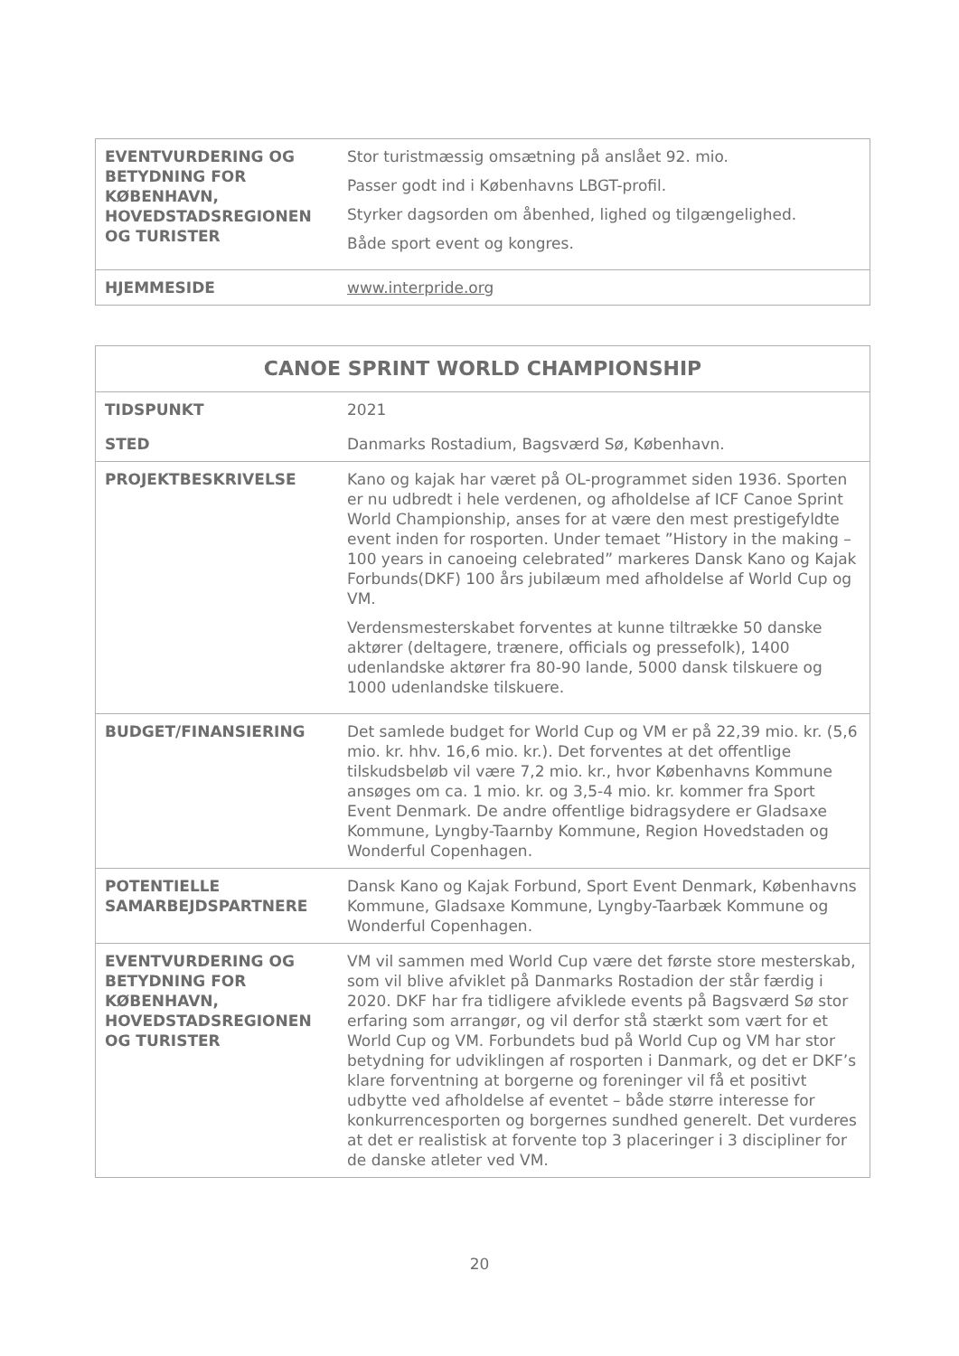| EVENTVURDERING OG BETYDNING FOR KØBENHAVN, HOVEDSTADSREGIONEN OG TURISTER | Stor turistmæssig omsætning på anslået 92. mio. Passer godt ind i Københavns LBGT-profil. Styrker dagsorden om åbenhed, lighed og tilgængelighed. Både sport event og kongres. |
| HJEMMESIDE | www.interpride.org |
| CANOE SPRINT WORLD CHAMPIONSHIP | |
| --- | --- |
| TIDSPUNKT | 2021 |
| STED | Danmarks Rostadium, Bagsværd Sø, København. |
| PROJEKTBESKRIVELSE | Kano og kajak har været på OL-programmet siden 1936. Sporten er nu udbredt i hele verdenen, og afholdelse af ICF Canoe Sprint World Championship, anses for at være den mest prestigefyldte event inden for rosporten. Under temaet ”History in the making – 100 years in canoeing celebrated” markeres Dansk Kano og Kajak Forbunds(DKF) 100 års jubilæum med afholdelse af World Cup og VM. Verdensmesterskabet forventes at kunne tiltrække 50 danske aktører (deltagere, trænere, officials og pressefolk), 1400 udenlandske aktører fra 80-90 lande, 5000 dansk tilskuere og 1000 udenlandske tilskuere. |
| BUDGET/FINANSIERING | Det samlede budget for World Cup og VM er på 22,39 mio. kr. (5,6 mio. kr. hhv. 16,6 mio. kr.). Det forventes at det offentlige tilskudsbeløb vil være 7,2 mio. kr., hvor Københavns Kommune ansøges om ca. 1 mio. kr. og 3,5-4 mio. kr. kommer fra Sport Event Denmark. De andre offentlige bidragsydere er Gladsaxe Kommune, Lyngby-Taarnby Kommune, Region Hovedstaden og Wonderful Copenhagen. |
| POTENTIELLE SAMARBEJDSPARTNERE | Dansk Kano og Kajak Forbund, Sport Event Denmark, Københavns Kommune, Gladsaxe Kommune, Lyngby-Taarbæk Kommune og Wonderful Copenhagen. |
| EVENTVURDERING OG BETYDNING FOR KØBENHAVN, HOVEDSTADSREGIONEN OG TURISTER | VM vil sammen med World Cup være det første store mesterskab, som vil blive afviklet på Danmarks Rostadion der står færdig i 2020. DKF har fra tidligere afviklede events på Bagsværd Sø stor erfaring som arrangør, og vil derfor stå stærkt som vært for et World Cup og VM. Forbundets bud på World Cup og VM har stor betydning for udviklingen af rosporten i Danmark, og det er DKF’s klare forventning at borgerne og foreninger vil få et positivt udbytte ved afholdelse af eventet – både større interesse for konkurrencesporten og borgernes sundhed generelt. Det vurderes at det er realistisk at forvente top 3 placeringer i 3 discipliner for de danske atleter ved VM. |
20